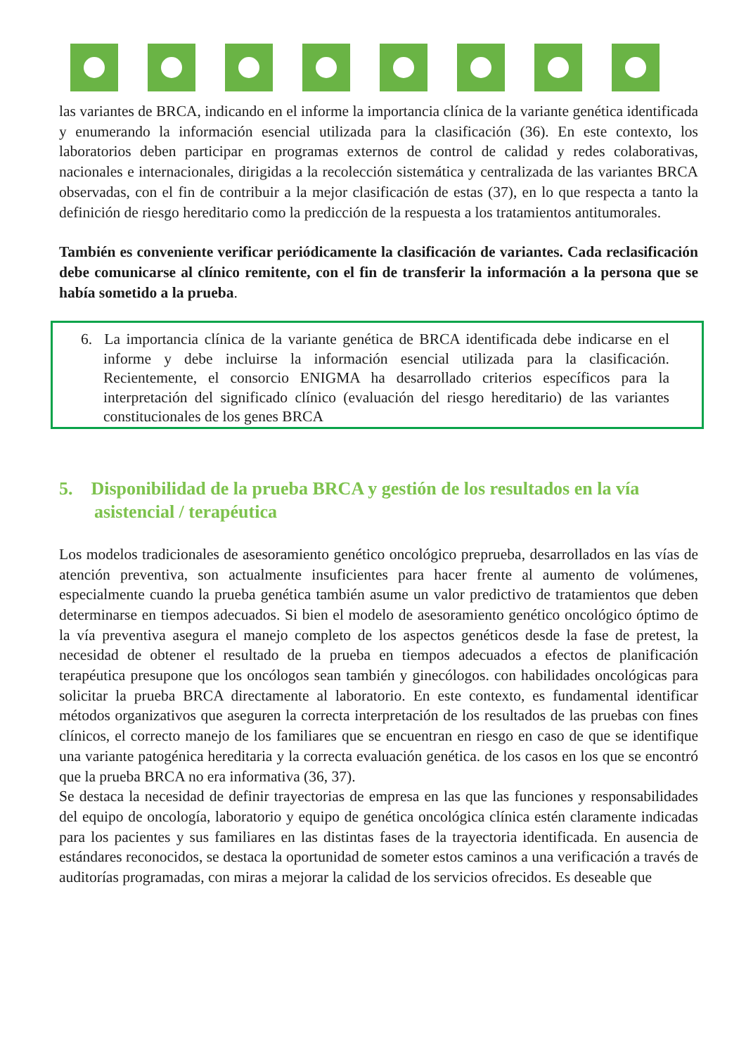las variantes de BRCA, indicando en el informe la importancia clínica de la variante genética identificada y enumerando la información esencial utilizada para la clasificación (36). En este contexto, los laboratorios deben participar en programas externos de control de calidad y redes colaborativas, nacionales e internacionales, dirigidas a la recolección sistemática y centralizada de las variantes BRCA observadas, con el fin de contribuir a la mejor clasificación de estas (37), en lo que respecta a tanto la definición de riesgo hereditario como la predicción de la respuesta a los tratamientos antitumorales.
También es conveniente verificar periódicamente la clasificación de variantes. Cada reclasificación debe comunicarse al clínico remitente, con el fin de transferir la información a la persona que se había sometido a la prueba.
6. La importancia clínica de la variante genética de BRCA identificada debe indicarse en el informe y debe incluirse la información esencial utilizada para la clasificación. Recientemente, el consorcio ENIGMA ha desarrollado criterios específicos para la interpretación del significado clínico (evaluación del riesgo hereditario) de las variantes constitucionales de los genes BRCA
5. Disponibilidad de la prueba BRCA y gestión de los resultados en la vía asistencial / terapéutica
Los modelos tradicionales de asesoramiento genético oncológico preprueba, desarrollados en las vías de atención preventiva, son actualmente insuficientes para hacer frente al aumento de volúmenes, especialmente cuando la prueba genética también asume un valor predictivo de tratamientos que deben determinarse en tiempos adecuados. Si bien el modelo de asesoramiento genético oncológico óptimo de la vía preventiva asegura el manejo completo de los aspectos genéticos desde la fase de pretest, la necesidad de obtener el resultado de la prueba en tiempos adecuados a efectos de planificación terapéutica presupone que los oncólogos sean también y ginecólogos. con habilidades oncológicas para solicitar la prueba BRCA directamente al laboratorio. En este contexto, es fundamental identificar métodos organizativos que aseguren la correcta interpretación de los resultados de las pruebas con fines clínicos, el correcto manejo de los familiares que se encuentran en riesgo en caso de que se identifique una variante patogénica hereditaria y la correcta evaluación genética. de los casos en los que se encontró que la prueba BRCA no era informativa (36, 37).
Se destaca la necesidad de definir trayectorias de empresa en las que las funciones y responsabilidades del equipo de oncología, laboratorio y equipo de genética oncológica clínica estén claramente indicadas para los pacientes y sus familiares en las distintas fases de la trayectoria identificada. En ausencia de estándares reconocidos, se destaca la oportunidad de someter estos caminos a una verificación a través de auditorías programadas, con miras a mejorar la calidad de los servicios ofrecidos. Es deseable que